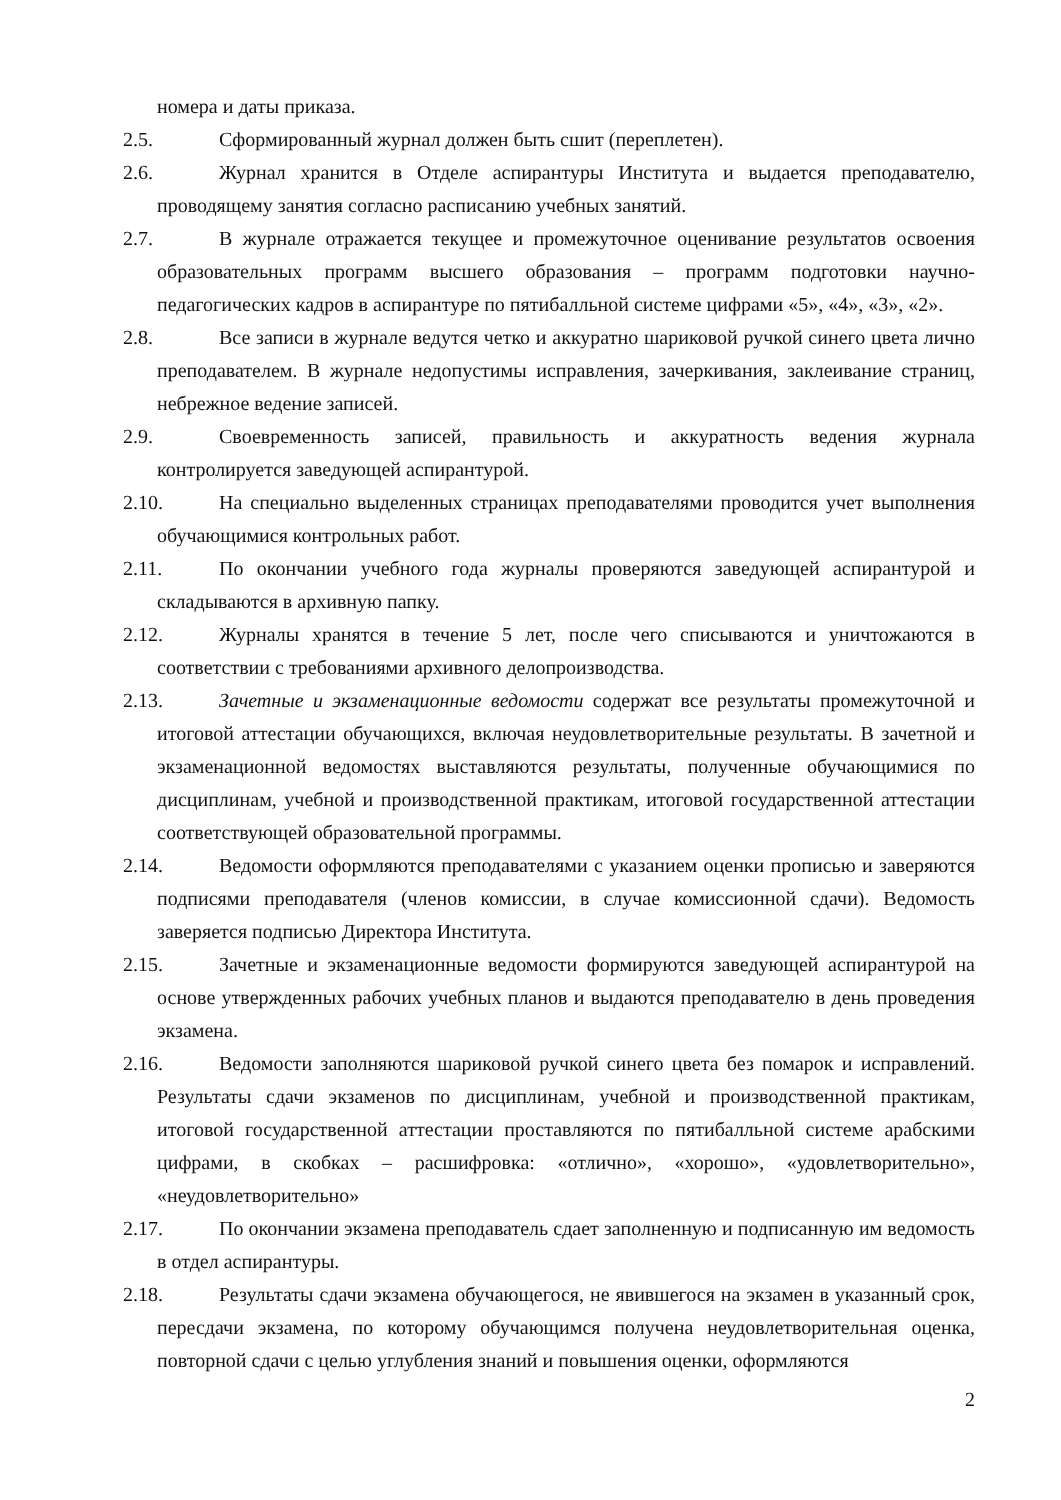номера и даты приказа.
2.5. Сформированный журнал должен быть сшит (переплетен).
2.6. Журнал хранится в Отделе аспирантуры Института и выдается преподавателю, проводящему занятия согласно расписанию учебных занятий.
2.7. В журнале отражается текущее и промежуточное оценивание результатов освоения образовательных программ высшего образования – программ подготовки научно-педагогических кадров в аспирантуре по пятибалльной системе цифрами «5», «4», «3», «2».
2.8. Все записи в журнале ведутся четко и аккуратно шариковой ручкой синего цвета лично преподавателем. В журнале недопустимы исправления, зачеркивания, заклеивание страниц, небрежное ведение записей.
2.9. Своевременность записей, правильность и аккуратность ведения журнала контролируется заведующей аспирантурой.
2.10. На специально выделенных страницах преподавателями проводится учет выполнения обучающимися контрольных работ.
2.11. По окончании учебного года журналы проверяются заведующей аспирантурой и складываются в архивную папку.
2.12. Журналы хранятся в течение 5 лет, после чего списываются и уничтожаются в соответствии с требованиями архивного делопроизводства.
2.13. Зачетные и экзаменационные ведомости содержат все результаты промежуточной и итоговой аттестации обучающихся, включая неудовлетворительные результаты. В зачетной и экзаменационной ведомостях выставляются результаты, полученные обучающимися по дисциплинам, учебной и производственной практикам, итоговой государственной аттестации соответствующей образовательной программы.
2.14. Ведомости оформляются преподавателями с указанием оценки прописью и заверяются подписями преподавателя (членов комиссии, в случае комиссионной сдачи). Ведомость заверяется подписью Директора Института.
2.15. Зачетные и экзаменационные ведомости формируются заведующей аспирантурой на основе утвержденных рабочих учебных планов и выдаются преподавателю в день проведения экзамена.
2.16. Ведомости заполняются шариковой ручкой синего цвета без помарок и исправлений. Результаты сдачи экзаменов по дисциплинам, учебной и производственной практикам, итоговой государственной аттестации проставляются по пятибалльной системе арабскими цифрами, в скобках – расшифровка: «отлично», «хорошо», «удовлетворительно», «неудовлетворительно»
2.17. По окончании экзамена преподаватель сдает заполненную и подписанную им ведомость в отдел аспирантуры.
2.18. Результаты сдачи экзамена обучающегося, не явившегося на экзамен в указанный срок, пересдачи экзамена, по которому обучающимся получена неудовлетворительная оценка, повторной сдачи с целью углубления знаний и повышения оценки, оформляются
2